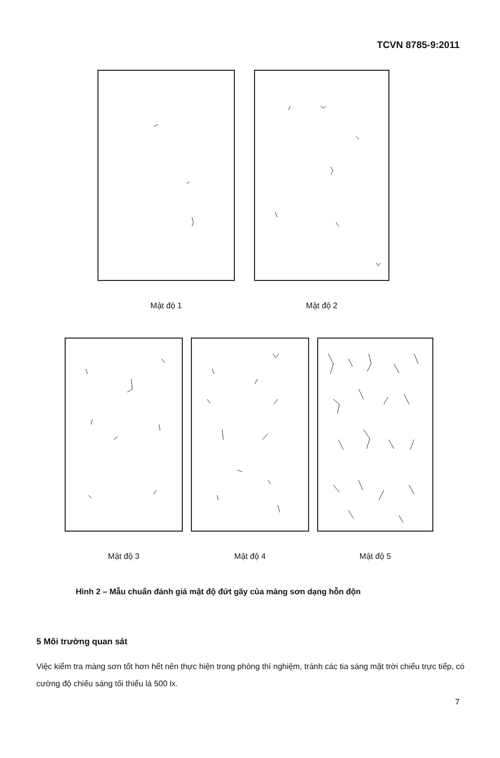TCVN 8785-9:2011
Mật độ 1 Mật độ 2
Mật độ 3 Mật độ 4 Mật độ 5
Hình 2 – Mẫu chuẩn đánh giá mật độ đứt gãy của màng sơn dạng hỗn độn
5 Môi trường quan sát
Việc kiểm tra màng sơn tốt hơn hết nên thực hiện trong phòng thí nghiệm, tránh các tia sáng mặt trời chiếu trực tiếp, có cường độ chiếu sáng tối thiểu là 500 lx.
7